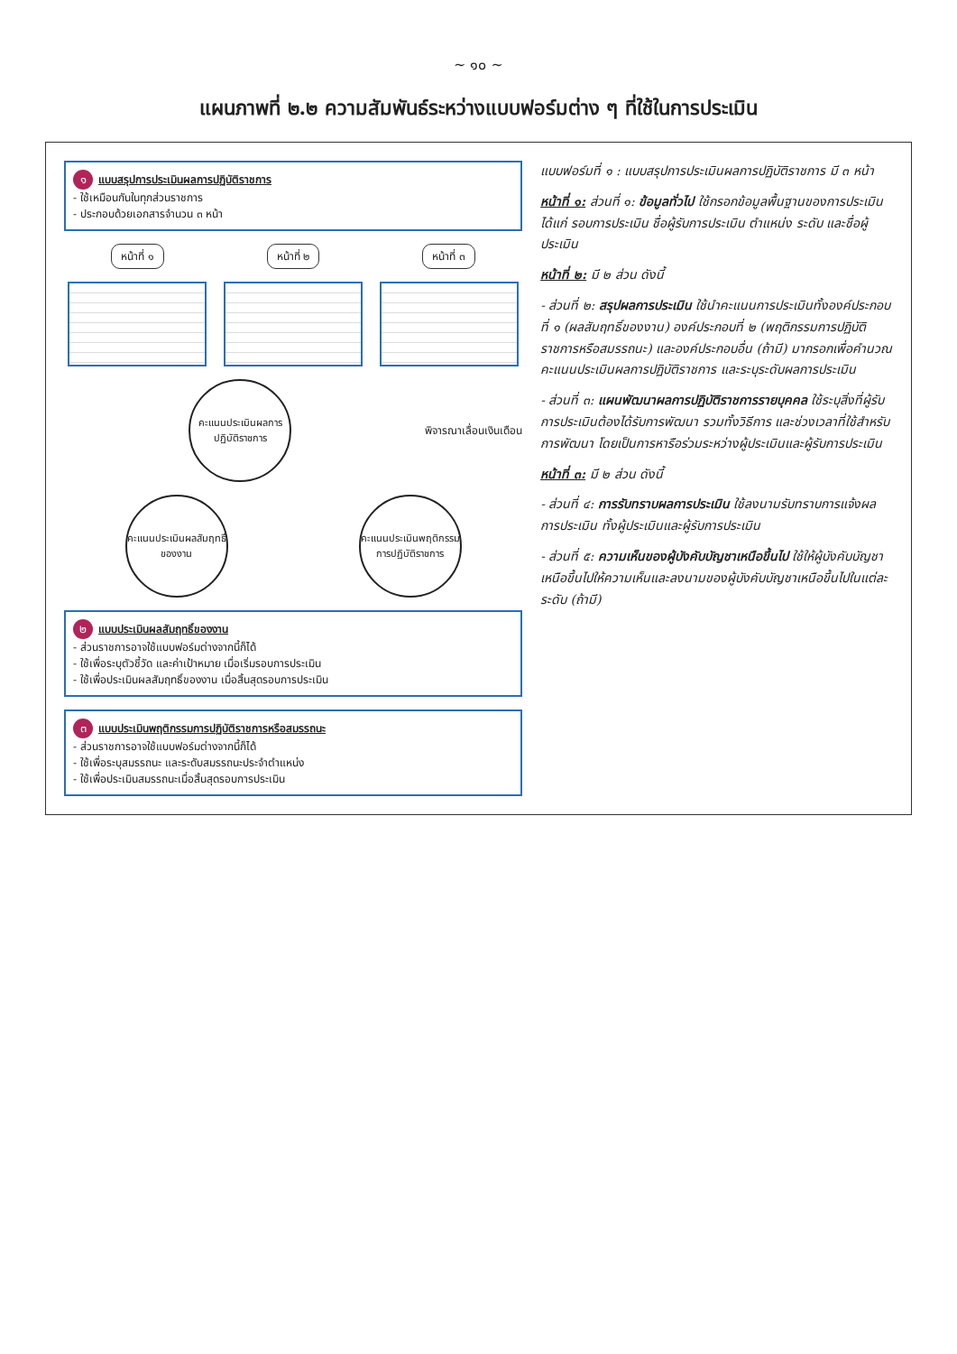~ ๑๐ ~
แผนภาพที่ ๒.๒ ความสัมพันธ์ระหว่างแบบฟอร์มต่าง ๆ ที่ใช้ในการประเมิน
๑ แบบสรุปการประเมินผลการปฏิบัติราชการ
- ใช้เหมือนกันในทุกส่วนราชการ
- ประกอบด้วยเอกสารจำนวน ๓ หน้า
หน้าที่ ๑ หน้าที่ ๒ หน้าที่ ๓
คะแนนประเมินผลการปฏิบัติราชการ
พิจารณาเลื่อนเงินเดือน
คะแนนประเมินผลสัมฤทธิ์ของงาน
คะแนนประเมินพฤติกรรมการปฏิบัติราชการ
๒ แบบประเมินผลสัมฤทธิ์ของงาน
- ส่วนราชการอาจใช้แบบฟอร์มต่างจากนี้ก็ได้
- ใช้เพื่อระบุตัวชี้วัด และค่าเป้าหมาย เมื่อเริ่มรอบการประเมิน
- ใช้เพื่อประเมินผลสัมฤทธิ์ของงาน เมื่อสิ้นสุดรอบการประเมิน
๓ แบบประเมินพฤติกรรมการปฏิบัติราชการหรือสมรรถนะ
- ส่วนราชการอาจใช้แบบฟอร์มต่างจากนี้ก็ได้
- ใช้เพื่อระบุสมรรถนะ และระดับสมรรถนะประจำตำแหน่ง
- ใช้เพื่อประเมินสมรรถนะเมื่อสิ้นสุดรอบการประเมิน
แบบฟอร์มที่ ๑ : แบบสรุปการประเมินผลการปฏิบัติราชการ มี ๓ หน้า
หน้าที่ ๑: ส่วนที่ ๑: ข้อมูลทั่วไป ใช้กรอกข้อมูลพื้นฐานของการประเมิน ได้แก่ รอบการประเมิน ชื่อผู้รับการประเมิน ตำแหน่ง ระดับ และชื่อผู้ประเมิน
หน้าที่ ๒: มี ๒ ส่วน ดังนี้
- ส่วนที่ ๒: สรุปผลการประเมิน ใช้นำคะแนนการประเมินทั้งองค์ประกอบที่ ๑ (ผลสัมฤทธิ์ของงาน) องค์ประกอบที่ ๒ (พฤติกรรมการปฏิบัติราชการหรือสมรรถนะ) และองค์ประกอบอื่น (ถ้ามี) มากรอกเพื่อคำนวณคะแนนประเมินผลการปฏิบัติราชการ และระบุระดับผลการประเมิน
- ส่วนที่ ๓: แผนพัฒนาผลการปฏิบัติราชการรายบุคคล ใช้ระบุสิ่งที่ผู้รับการประเมินต้องได้รับการพัฒนา รวมทั้งวิธีการ และช่วงเวลาที่ใช้สำหรับการพัฒนา โดยเป็นการหารือร่วมระหว่างผู้ประเมินและผู้รับการประเมิน
หน้าที่ ๓: มี ๒ ส่วน ดังนี้
- ส่วนที่ ๔: การรับทราบผลการประเมิน ใช้ลงนามรับทราบการแจ้งผลการประเมิน ทั้งผู้ประเมินและผู้รับการประเมิน
- ส่วนที่ ๕: ความเห็นของผู้บังคับบัญชาเหนือขึ้นไป ใช้ให้ผู้บังคับบัญชาเหนือขึ้นไปให้ความเห็นและลงนามของผู้บังคับบัญชาเหนือขึ้นไปในแต่ละระดับ (ถ้ามี)